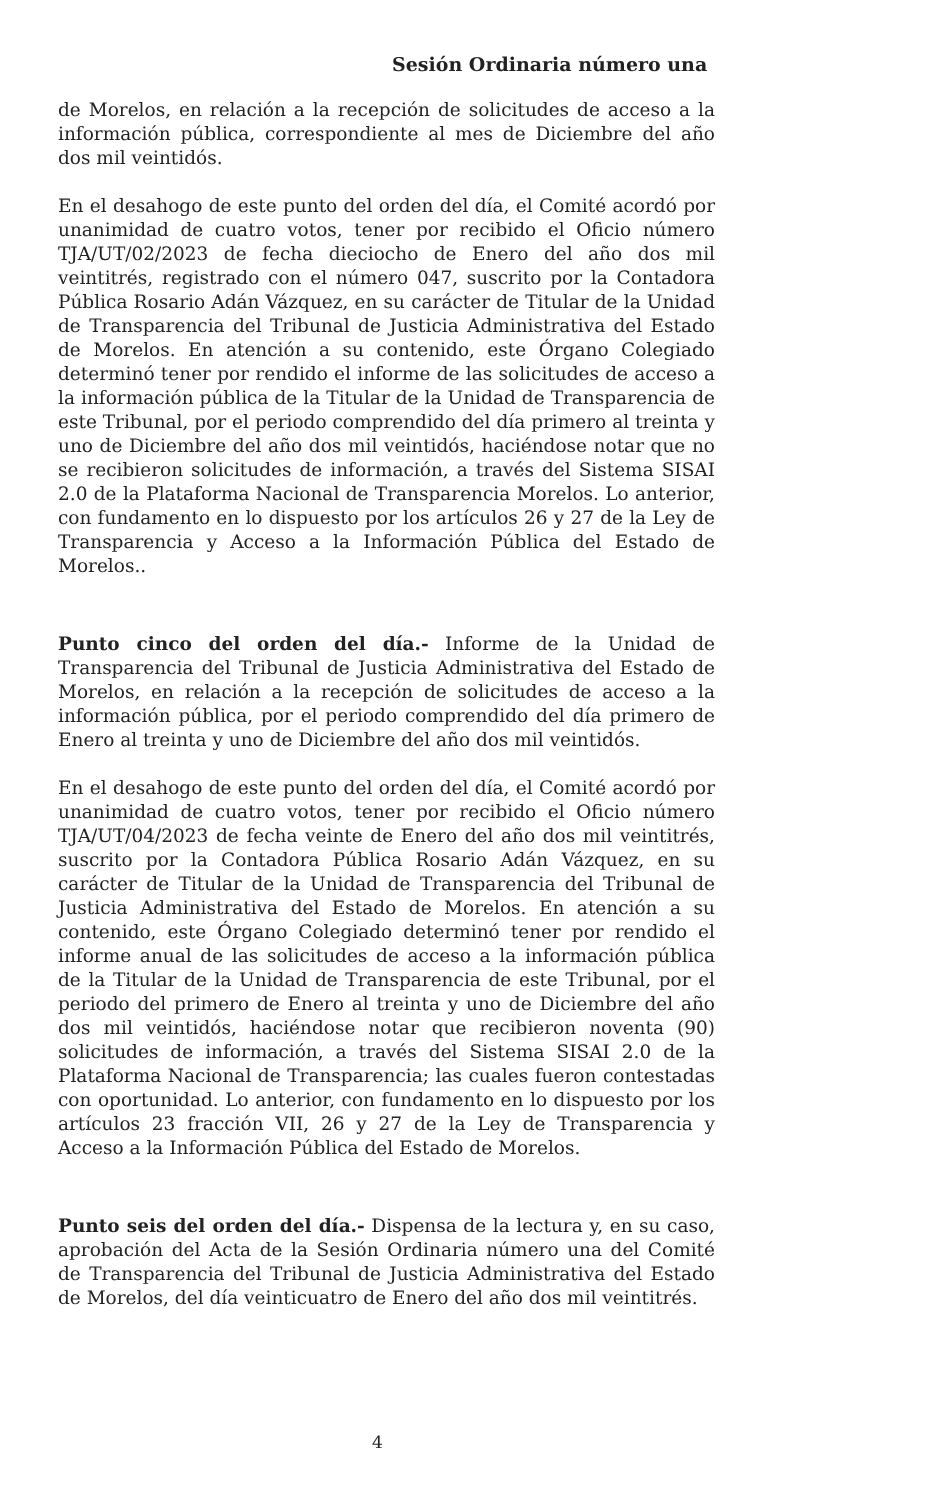Sesión Ordinaria número una
de Morelos, en relación a la recepción de solicitudes de acceso a la información pública, correspondiente al mes de Diciembre del año dos mil veintidós.
En el desahogo de este punto del orden del día, el Comité acordó por unanimidad de cuatro votos, tener por recibido el Oficio número TJA/UT/02/2023 de fecha dieciocho de Enero del año dos mil veintitrés, registrado con el número 047, suscrito por la Contadora Pública Rosario Adán Vázquez, en su carácter de Titular de la Unidad de Transparencia del Tribunal de Justicia Administrativa del Estado de Morelos. En atención a su contenido, este Órgano Colegiado determinó tener por rendido el informe de las solicitudes de acceso a la información pública de la Titular de la Unidad de Transparencia de este Tribunal, por el periodo comprendido del día primero al treinta y uno de Diciembre del año dos mil veintidós, haciéndose notar que no se recibieron solicitudes de información, a través del Sistema SISAI 2.0 de la Plataforma Nacional de Transparencia Morelos. Lo anterior, con fundamento en lo dispuesto por los artículos 26 y 27 de la Ley de Transparencia y Acceso a la Información Pública del Estado de Morelos..
Punto cinco del orden del día.- Informe de la Unidad de Transparencia del Tribunal de Justicia Administrativa del Estado de Morelos, en relación a la recepción de solicitudes de acceso a la información pública, por el periodo comprendido del día primero de Enero al treinta y uno de Diciembre del año dos mil veintidós.
En el desahogo de este punto del orden del día, el Comité acordó por unanimidad de cuatro votos, tener por recibido el Oficio número TJA/UT/04/2023 de fecha veinte de Enero del año dos mil veintitrés, suscrito por la Contadora Pública Rosario Adán Vázquez, en su carácter de Titular de la Unidad de Transparencia del Tribunal de Justicia Administrativa del Estado de Morelos. En atención a su contenido, este Órgano Colegiado determinó tener por rendido el informe anual de las solicitudes de acceso a la información pública de la Titular de la Unidad de Transparencia de este Tribunal, por el periodo del primero de Enero al treinta y uno de Diciembre del año dos mil veintidós, haciéndose notar que recibieron noventa (90) solicitudes de información, a través del Sistema SISAI 2.0 de la Plataforma Nacional de Transparencia; las cuales fueron contestadas con oportunidad. Lo anterior, con fundamento en lo dispuesto por los artículos 23 fracción VII, 26 y 27 de la Ley de Transparencia y Acceso a la Información Pública del Estado de Morelos.
Punto seis del orden del día.- Dispensa de la lectura y, en su caso, aprobación del Acta de la Sesión Ordinaria número una del Comité de Transparencia del Tribunal de Justicia Administrativa del Estado de Morelos, del día veinticuatro de Enero del año dos mil veintitrés.
4